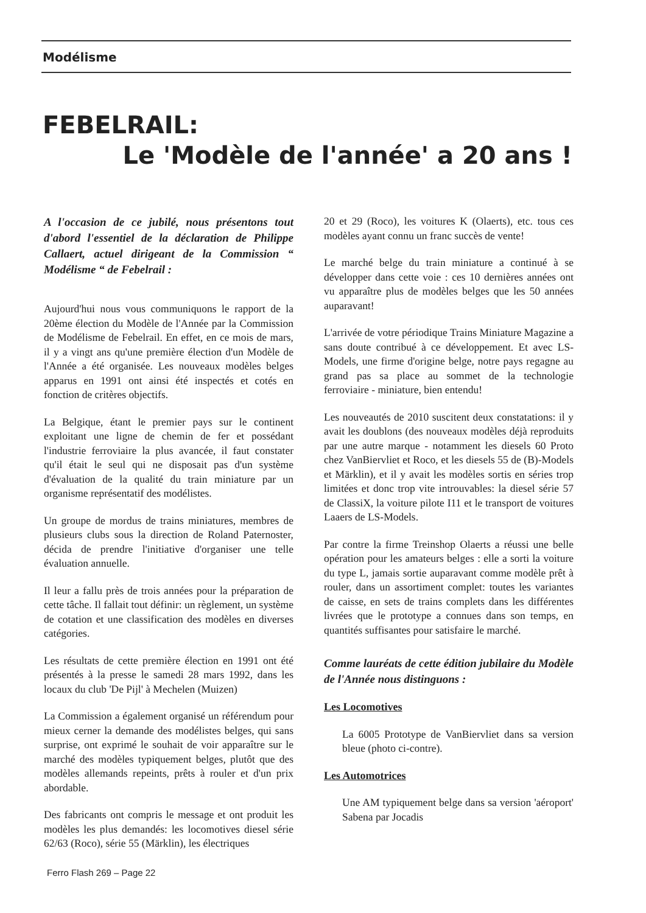Modélisme
FEBELRAIL:
Le 'Modèle de l'année' a 20 ans !
A l'occasion de ce jubilé, nous présentons tout d'abord l'essentiel de la déclaration de Philippe Callaert, actuel dirigeant de la Commission “ Modélisme “ de Febelrail :
Aujourd'hui nous vous communiquons le rapport de la 20ème élection du Modèle de l'Année par la Commission de Modélisme de Febelrail. En effet, en ce mois de mars, il y a vingt ans qu'une première élection d'un Modèle de l'Année a été organisée. Les nouveaux modèles belges apparus en 1991 ont ainsi été inspectés et cotés en fonction de critères objectifs.
La Belgique, étant le premier pays sur le continent exploitant une ligne de chemin de fer et possédant l'industrie ferroviaire la plus avancée, il faut constater qu'il était le seul qui ne disposait pas d'un système d'évaluation de la qualité du train miniature par un organisme représentatif des modélistes.
Un groupe de mordus de trains miniatures, membres de plusieurs clubs sous la direction de Roland Paternoster, décida de prendre l'initiative d'organiser une telle évaluation annuelle.
Il leur a fallu près de trois années pour la préparation de cette tâche. Il fallait tout définir: un règlement, un système de cotation et une classification des modèles en diverses catégories.
Les résultats de cette première élection en 1991 ont été présentés à la presse le samedi 28 mars 1992, dans les locaux du club 'De Pijl' à Mechelen (Muizen)
La Commission a également organisé un référendum pour mieux cerner la demande des modélistes belges, qui sans surprise, ont exprimé le souhait de voir apparaître sur le marché des modèles typiquement belges, plutôt que des modèles allemands repeints, prêts à rouler et d'un prix abordable.
Des fabricants ont compris le message et ont produit les modèles les plus demandés: les locomotives diesel série 62/63 (Roco), série 55 (Märklin), les électriques
20 et 29 (Roco), les voitures K (Olaerts), etc. tous ces modèles ayant connu un franc succès de vente!
Le marché belge du train miniature a continué à se développer dans cette voie : ces 10 dernières années ont vu apparaître plus de modèles belges que les 50 années auparavant!
L'arrivée de votre périodique Trains Miniature Magazine a sans doute contribué à ce développement. Et avec LS-Models, une firme d'origine belge, notre pays regagne au grand pas sa place au sommet de la technologie ferroviaire - miniature, bien entendu!
Les nouveautés de 2010 suscitent deux constatations: il y avait les doublons (des nouveaux modèles déjà reproduits par une autre marque - notamment les diesels 60 Proto chez VanBiervliet et Roco, et les diesels 55 de (B)-Models et Märklin), et il y avait les modèles sortis en séries trop limitées et donc trop vite introuvables: la diesel série 57 de ClassiX, la voiture pilote I11 et le transport de voitures Laaers de LS-Models.
Par contre la firme Treinshop Olaerts a réussi une belle opération pour les amateurs belges : elle a sorti la voiture du type L, jamais sortie auparavant comme modèle prêt à rouler, dans un assortiment complet: toutes les variantes de caisse, en sets de trains complets dans les différentes livrées que le prototype a connues dans son temps, en quantités suffisantes pour satisfaire le marché.
Comme lauréats de cette édition jubilaire du Modèle de l'Année nous distinguons :
Les Locomotives
La 6005 Prototype de VanBiervliet dans sa version bleue (photo ci-contre).
Les Automotrices
Une AM typiquement belge dans sa version 'aéroport' Sabena par Jocadis
Ferro Flash 269 – Page 22